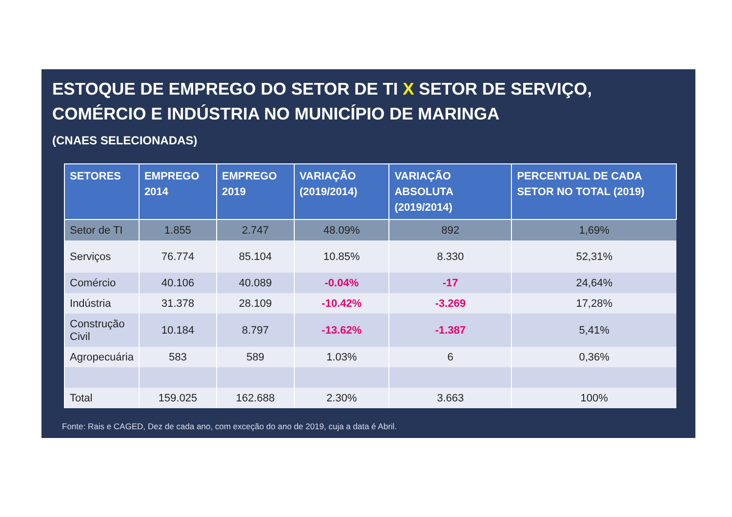ESTOQUE DE EMPREGO DO SETOR DE TI X SETOR DE SERVIÇO,
COMÉRCIO E INDÚSTRIA NO MUNICÍPIO DE MARINGA
(CNAES SELECIONADAS)
| SETORES | EMPREGO 2014 | EMPREGO 2019 | VARIAÇÃO (2019/2014) | VARIAÇÃO ABSOLUTA (2019/2014) | PERCENTUAL DE CADA SETOR NO TOTAL (2019) |
| --- | --- | --- | --- | --- | --- |
| Setor de TI | 1.855 | 2.747 | 48.09% | 892 | 1,69% |
| Serviços | 76.774 | 85.104 | 10.85% | 8.330 | 52,31% |
| Comércio | 40.106 | 40.089 | -0.04% | -17 | 24,64% |
| Indústria | 31.378 | 28.109 | -10.42% | -3.269 | 17,28% |
| Construção Civil | 10.184 | 8.797 | -13.62% | -1.387 | 5,41% |
| Agropecuária | 583 | 589 | 1.03% | 6 | 0,36% |
| Total | 159.025 | 162.688 | 2.30% | 3.663 | 100% |
Fonte: Rais e CAGED, Dez de cada ano, com exceção do ano de 2019, cuja a data é Abril.